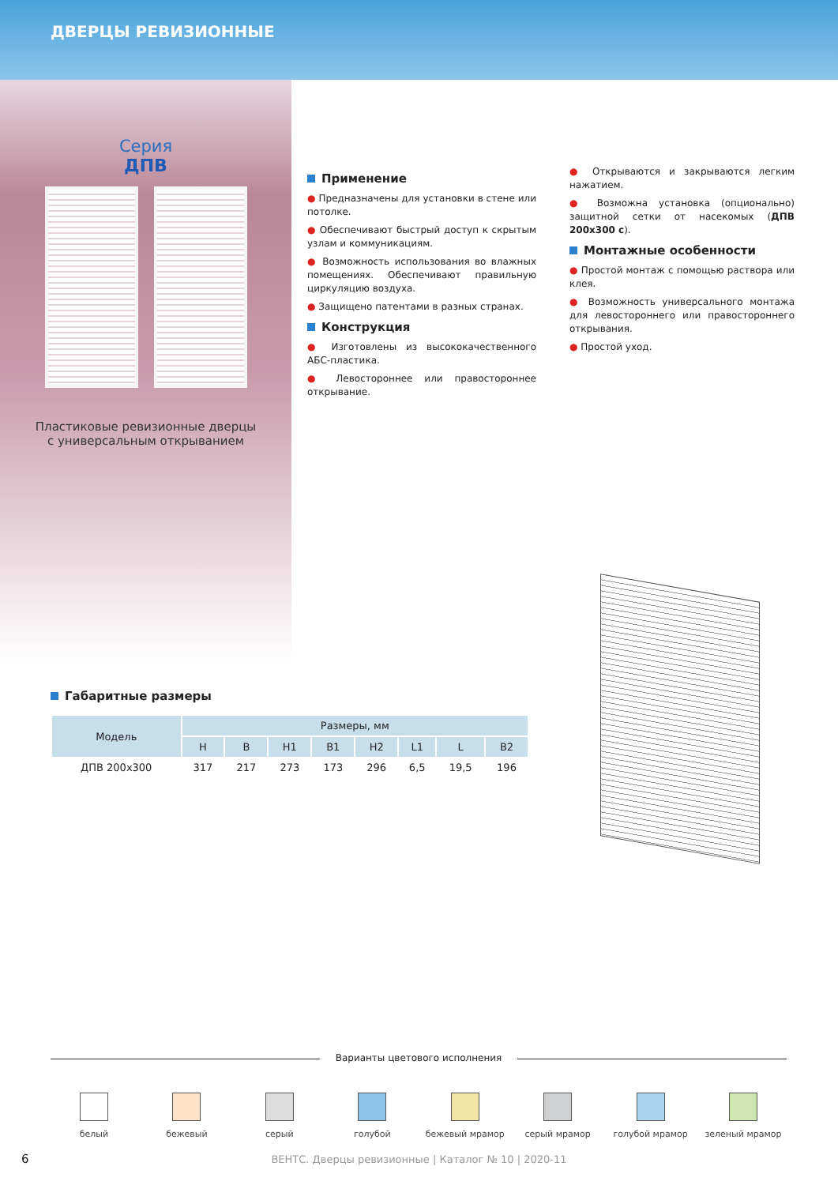ДВЕРЦЫ РЕВИЗИОННЫЕ
Серия
ДПВ
Пластиковые ревизионные дверцы
с универсальным открыванием
Применение
● Предназначены для установки в стене или потолке.
● Обеспечивают быстрый доступ к скрытым узлам и коммуникациям.
● Возможность использования во влажных помещениях. Обеспечивают правильную циркуляцию воздуха.
● Защищено патентами в разных странах.
Конструкция
● Изготовлены из высококачественного АБС-пластика.
● Левостороннее или правостороннее открывание.
● Открываются и закрываются легким нажатием.
● Возможна установка (опционально) защитной сетки от насекомых (ДПВ 200x300 с).
Монтажные особенности
● Простой монтаж с помощью раствора или клея.
● Возможность универсального монтажа для левостороннего или правостороннего открывания.
● Простой уход.
Габаритные размеры
| Модель | Размеры, мм | | | | | | | |
| --- | --- | --- | --- | --- | --- | --- | --- | --- |
| | H | B | H1 | B1 | H2 | L1 | L | B2 |
| ДПВ 200x300 | 317 | 217 | 273 | 173 | 296 | 6,5 | 19,5 | 196 |
Варианты цветового исполнения
белый бежевый серый голубой бежевый мрамор серый мрамор голубой мрамор зеленый мрамор
6
ВЕНТС. Дверцы ревизионные | Каталог № 10 | 2020-11